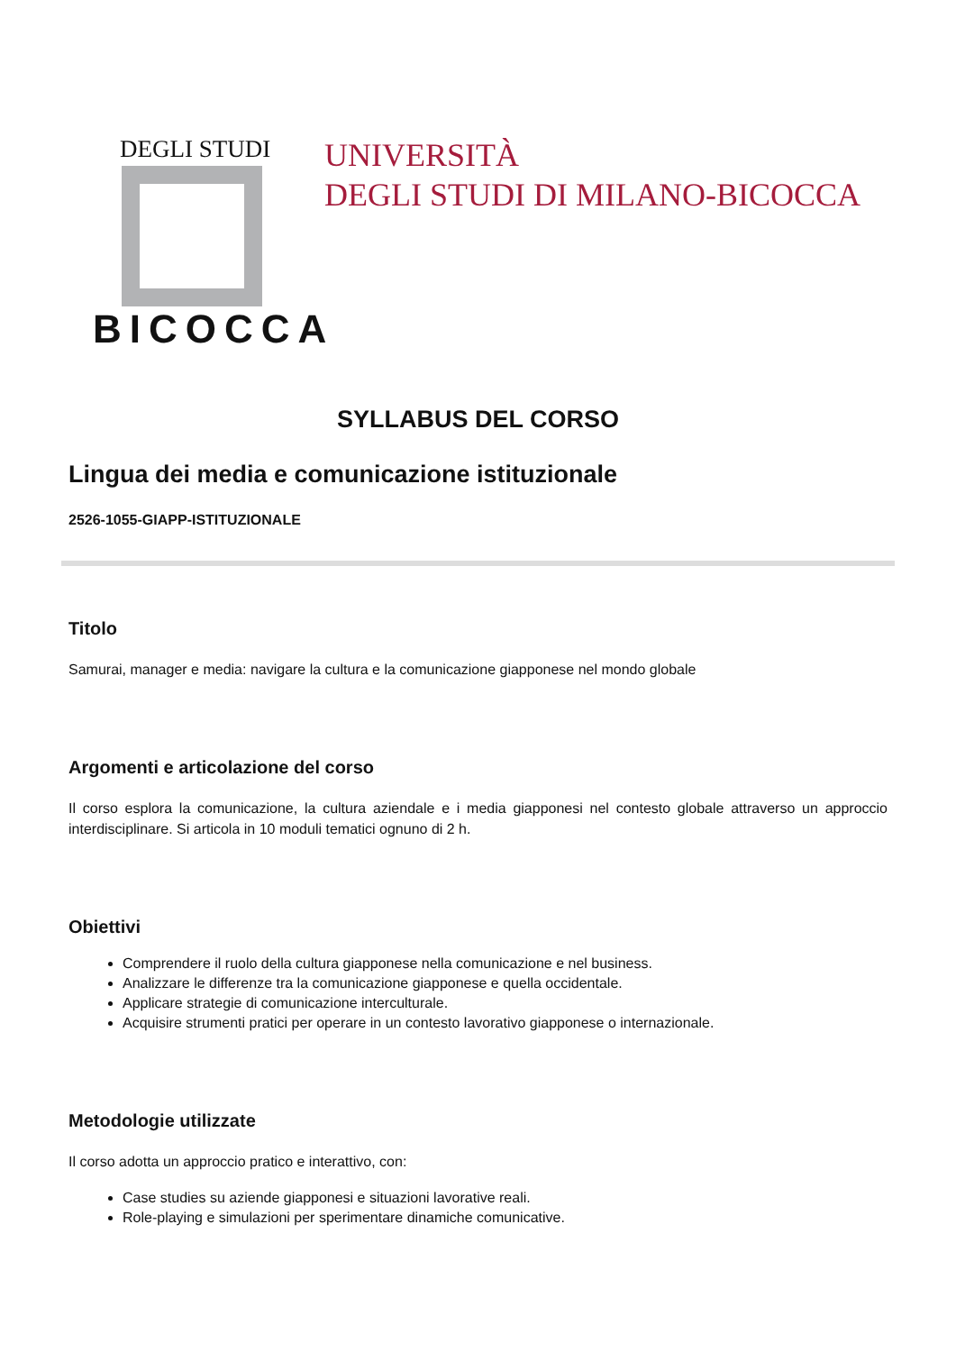DEGLI STUDI
BICOCCA
UNIVERSITÀ
DEGLI STUDI DI MILANO-BICOCCA
SYLLABUS DEL CORSO
Lingua dei media e comunicazione istituzionale
2526-1055-GIAPP-ISTITUZIONALE
Titolo
Samurai, manager e media: navigare la cultura e la comunicazione giapponese nel mondo globale
Argomenti e articolazione del corso
Il corso esplora la comunicazione, la cultura aziendale e i media giapponesi nel contesto globale attraverso un approccio interdisciplinare. Si articola in 10 moduli tematici ognuno di 2 h.
Obiettivi
Comprendere il ruolo della cultura giapponese nella comunicazione e nel business.
Analizzare le differenze tra la comunicazione giapponese e quella occidentale.
Applicare strategie di comunicazione interculturale.
Acquisire strumenti pratici per operare in un contesto lavorativo giapponese o internazionale.
Metodologie utilizzate
Il corso adotta un approccio pratico e interattivo, con:
Case studies su aziende giapponesi e situazioni lavorative reali.
Role-playing e simulazioni per sperimentare dinamiche comunicative.